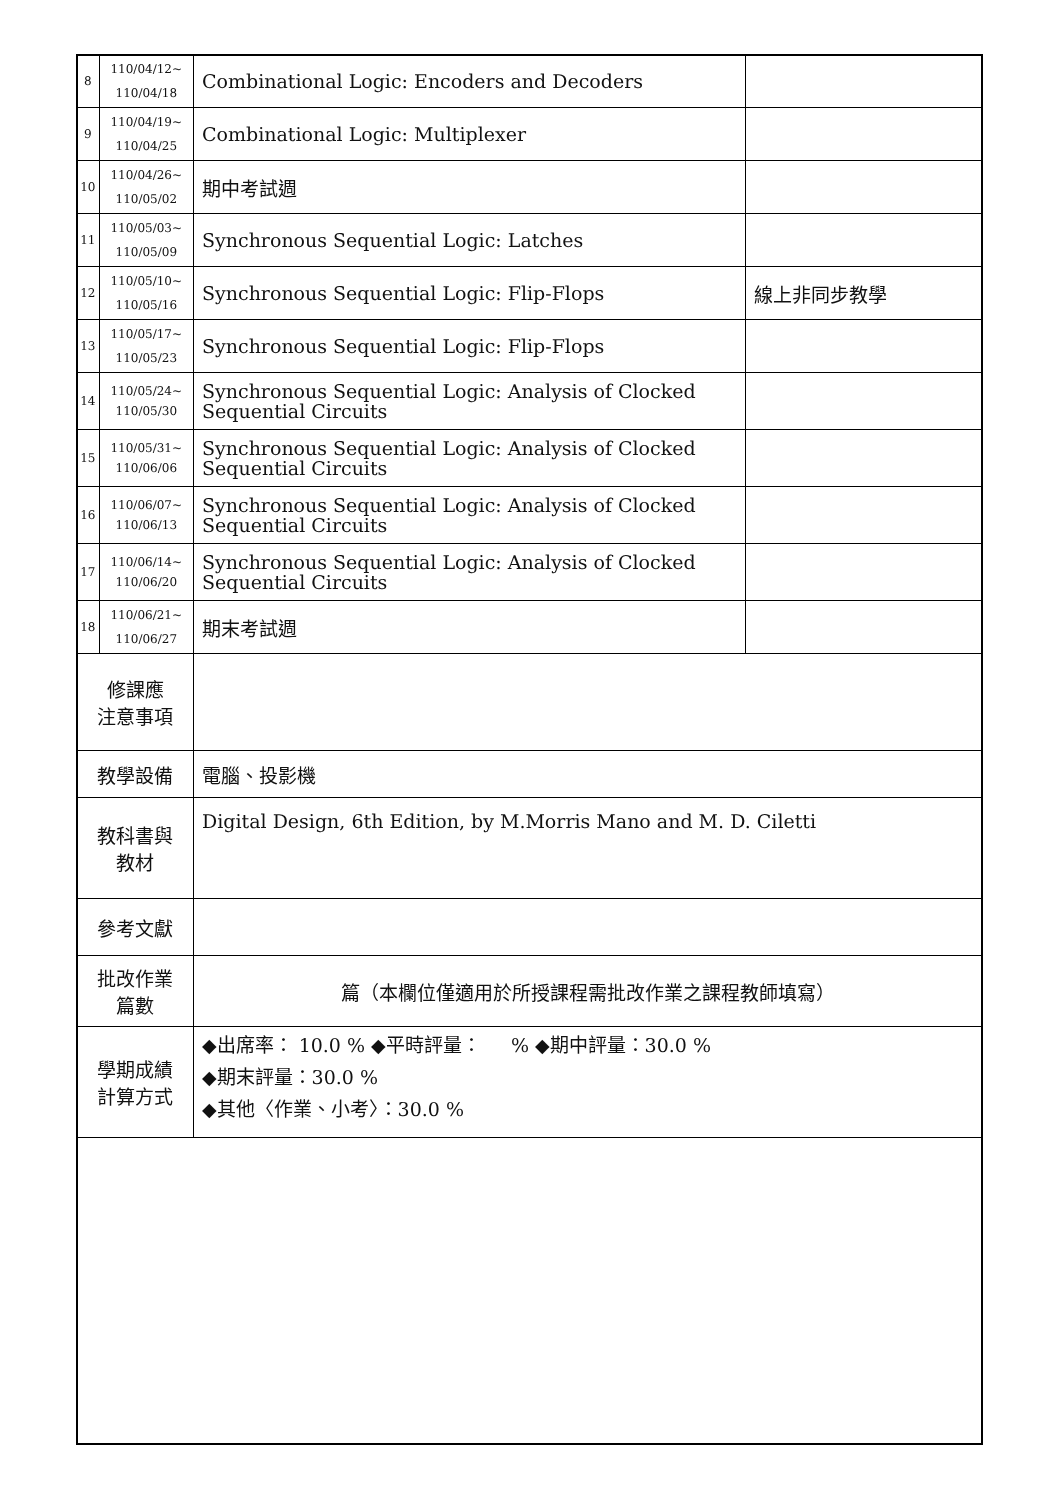| 8 | 110/04/12~ 110/04/18 | Combinational Logic: Encoders and Decoders | |
| 9 | 110/04/19~ 110/04/25 | Combinational Logic: Multiplexer | |
| 10 | 110/04/26~ 110/05/02 | 期中考試週 | |
| 11 | 110/05/03~ 110/05/09 | Synchronous Sequential Logic: Latches | |
| 12 | 110/05/10~ 110/05/16 | Synchronous Sequential Logic: Flip-Flops | 線上非同步教學 |
| 13 | 110/05/17~ 110/05/23 | Synchronous Sequential Logic: Flip-Flops | |
| 14 | 110/05/24~ 110/05/30 | Synchronous Sequential Logic: Analysis of Clocked Sequential Circuits | |
| 15 | 110/05/31~ 110/06/06 | Synchronous Sequential Logic: Analysis of Clocked Sequential Circuits | |
| 16 | 110/06/07~ 110/06/13 | Synchronous Sequential Logic: Analysis of Clocked Sequential Circuits | |
| 17 | 110/06/14~ 110/06/20 | Synchronous Sequential Logic: Analysis of Clocked Sequential Circuits | |
| 18 | 110/06/21~ 110/06/27 | 期末考試週 | |
| 修課應 注意事項 | | | |
| 教學設備 | | 電腦、投影機 | |
| 教科書與 教材 | | Digital Design, 6th Edition, by M.Morris Mano and M. D. Ciletti | |
| 參考文獻 | | | |
| 批改作業 篇數 | | 篇（本欄位僅適用於所授課程需批改作業之課程教師填寫） | |
| 學期成績 計算方式 | | ◆出席率： 10.0 % ◆平時評量： % ◆期中評量：30.0 % ◆期末評量：30.0 % ◆其他〈作業、小考〉：30.0 % | |